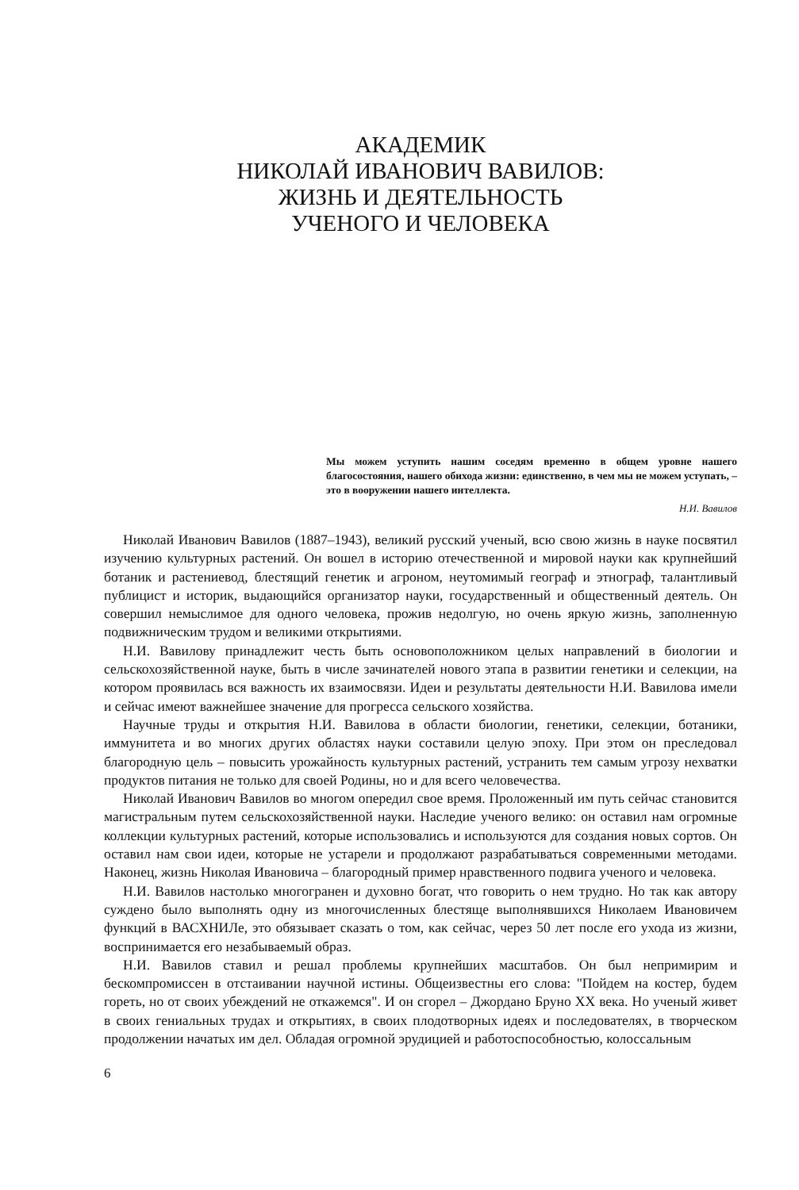АКАДЕМИК
НИКОЛАЙ ИВАНОВИЧ ВАВИЛОВ:
ЖИЗНЬ И ДЕЯТЕЛЬНОСТЬ
УЧЕНОГО И ЧЕЛОВЕКА
Мы можем уступить нашим соседям временно в общем уровне нашего благосостояния, нашего обихода жизни: единственно, в чем мы не можем уступать, – это в вооружении нашего интеллекта.
Н.И. Вавилов
Николай Иванович Вавилов (1887–1943), великий русский ученый, всю свою жизнь в науке посвятил изучению культурных растений. Он вошел в историю отечественной и мировой науки как крупнейший ботаник и растениевод, блестящий генетик и агроном, неутомимый географ и этнограф, талантливый публицист и историк, выдающийся организатор науки, государственный и общественный деятель. Он совершил немыслимое для одного человека, прожив недолгую, но очень яркую жизнь, заполненную подвижническим трудом и великими открытиями.
Н.И. Вавилову принадлежит честь быть основоположником целых направлений в биологии и сельскохозяйственной науке, быть в числе зачинателей нового этапа в развитии генетики и селекции, на котором проявилась вся важность их взаимосвязи. Идеи и результаты деятельности Н.И. Вавилова имели и сейчас имеют важнейшее значение для прогресса сельского хозяйства.
Научные труды и открытия Н.И. Вавилова в области биологии, генетики, селекции, ботаники, иммунитета и во многих других областях науки составили целую эпоху. При этом он преследовал благородную цель – повысить урожайность культурных растений, устранить тем самым угрозу нехватки продуктов питания не только для своей Родины, но и для всего человечества.
Николай Иванович Вавилов во многом опередил свое время. Проложенный им путь сейчас становится магистральным путем сельскохозяйственной науки. Наследие ученого велико: он оставил нам огромные коллекции культурных растений, которые использовались и используются для создания новых сортов. Он оставил нам свои идеи, которые не устарели и продолжают разрабатываться современными методами. Наконец, жизнь Николая Ивановича – благородный пример нравственного подвига ученого и человека.
Н.И. Вавилов настолько многогранен и духовно богат, что говорить о нем трудно. Но так как автору суждено было выполнять одну из многочисленных блестяще выполнявшихся Николаем Ивановичем функций в ВАСХНИЛе, это обязывает сказать о том, как сейчас, через 50 лет после его ухода из жизни, воспринимается его незабываемый образ.
Н.И. Вавилов ставил и решал проблемы крупнейших масштабов. Он был непримирим и бескомпромиссен в отстаивании научной истины. Общеизвестны его слова: "Пойдем на костер, будем гореть, но от своих убеждений не откажемся". И он сгорел – Джордано Бруно XX века. Но ученый живет в своих гениальных трудах и открытиях, в своих плодотворных идеях и последователях, в творческом продолжении начатых им дел. Обладая огромной эрудицией и работоспособностью, колоссальным
6